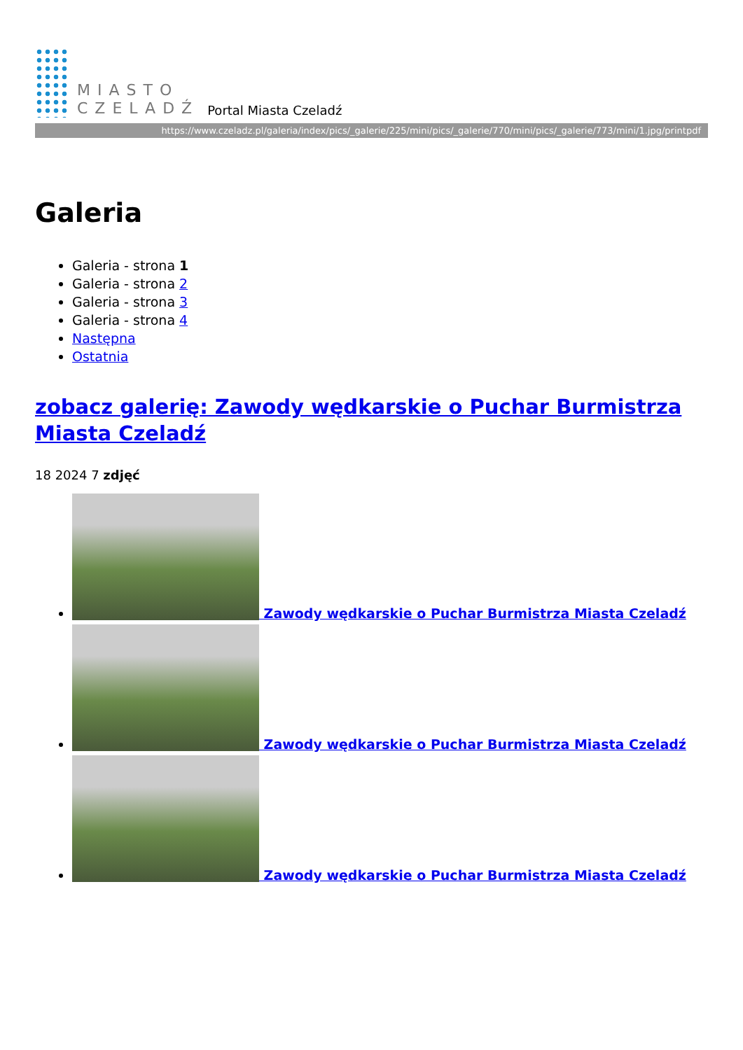MIASTO
CZELADŹ
Portal Miasta Czeladź
https://www.czeladz.pl/galeria/index/pics/_galerie/225/mini/pics/_galerie/770/mini/pics/_galerie/773/mini/1.jpg/printpdf
Galeria
Galeria - strona 1
Galeria - strona 2
Galeria - strona 3
Galeria - strona 4
Następna
Ostatnia
zobacz galerię: Zawody wędkarskie o Puchar Burmistrza Miasta Czeladź
18 2024 7 zdjęć
Zawody wędkarskie o Puchar Burmistrza Miasta Czeladź
Zawody wędkarskie o Puchar Burmistrza Miasta Czeladź
Zawody wędkarskie o Puchar Burmistrza Miasta Czeladź